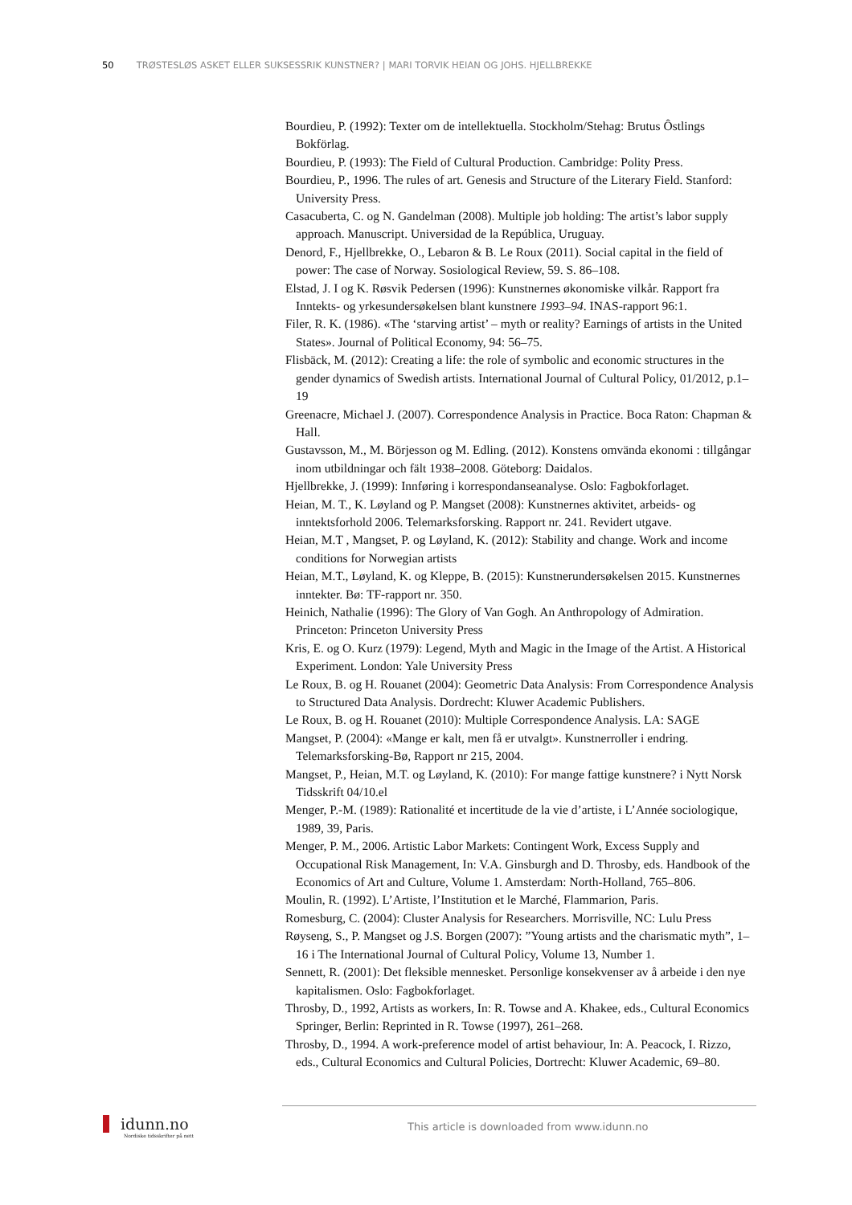50 TRØSTESLØS ASKET ELLER SUKSESSRIK KUNSTNER? | MARI TORVIK HEIAN OG JOHS. HJELLBREKKE
Bourdieu, P. (1992): Texter om de intellektuella. Stockholm/Stehag: Brutus Ôstlings Bokförlag.
Bourdieu, P. (1993): The Field of Cultural Production. Cambridge: Polity Press.
Bourdieu, P., 1996. The rules of art. Genesis and Structure of the Literary Field. Stanford: University Press.
Casacuberta, C. og N. Gandelman (2008). Multiple job holding: The artist’s labor supply approach. Manuscript. Universidad de la República, Uruguay.
Denord, F., Hjellbrekke, O., Lebaron & B. Le Roux (2011). Social capital in the field of power: The case of Norway. Sosiological Review, 59. S. 86–108.
Elstad, J. I og K. Røsvik Pedersen (1996): Kunstnernes økonomiske vilkår. Rapport fra Inntekts- og yrkesundersøkelsen blant kunstnere 1993–94. INAS-rapport 96:1.
Filer, R. K. (1986). «The ‘starving artist’ – myth or reality? Earnings of artists in the United States». Journal of Political Economy, 94: 56–75.
Flisbäck, M. (2012): Creating a life: the role of symbolic and economic structures in the gender dynamics of Swedish artists. International Journal of Cultural Policy, 01/2012, p.1–19
Greenacre, Michael J. (2007). Correspondence Analysis in Practice. Boca Raton: Chapman & Hall.
Gustavsson, M., M. Börjesson og M. Edling. (2012). Konstens omvända ekonomi : tillgångar inom utbildningar och fält 1938–2008. Göteborg: Daidalos.
Hjellbrekke, J. (1999): Innføring i korrespondanseanalyse. Oslo: Fagbokforlaget.
Heian, M. T., K. Løyland og P. Mangset (2008): Kunstnernes aktivitet, arbeids- og inntektsforhold 2006. Telemarksforsking. Rapport nr. 241. Revidert utgave.
Heian, M.T , Mangset, P. og Løyland, K. (2012): Stability and change. Work and income conditions for Norwegian artists
Heian, M.T., Løyland, K. og Kleppe, B. (2015): Kunstnerundersøkelsen 2015. Kunstnernes inntekter. Bø: TF-rapport nr. 350.
Heinich, Nathalie (1996): The Glory of Van Gogh. An Anthropology of Admiration. Princeton: Princeton University Press
Kris, E. og O. Kurz (1979): Legend, Myth and Magic in the Image of the Artist. A Historical Experiment. London: Yale University Press
Le Roux, B. og H. Rouanet (2004): Geometric Data Analysis: From Correspondence Analysis to Structured Data Analysis. Dordrecht: Kluwer Academic Publishers.
Le Roux, B. og H. Rouanet (2010): Multiple Correspondence Analysis. LA: SAGE
Mangset, P. (2004): «Mange er kalt, men få er utvalgt». Kunstnerroller i endring. Telemarksforsking-Bø, Rapport nr 215, 2004.
Mangset, P., Heian, M.T. og Løyland, K. (2010): For mange fattige kunstnere? i Nytt Norsk Tidsskrift 04/10.el
Menger, P.-M. (1989): Rationalité et incertitude de la vie d’artiste, i L’Année sociologique, 1989, 39, Paris.
Menger, P. M., 2006. Artistic Labor Markets: Contingent Work, Excess Supply and Occupational Risk Management, In: V.A. Ginsburgh and D. Throsby, eds. Handbook of the Economics of Art and Culture, Volume 1. Amsterdam: North-Holland, 765–806.
Moulin, R. (1992). L’Artiste, l’Institution et le Marché, Flammarion, Paris.
Romesburg, C. (2004): Cluster Analysis for Researchers. Morrisville, NC: Lulu Press
Røyseng, S., P. Mangset og J.S. Borgen (2007): ”Young artists and the charismatic myth”, 1–16 i The International Journal of Cultural Policy, Volume 13, Number 1.
Sennett, R. (2001): Det fleksible mennesket. Personlige konsekvenser av å arbeide i den nye kapitalismen. Oslo: Fagbokforlaget.
Throsby, D., 1992, Artists as workers, In: R. Towse and A. Khakee, eds., Cultural Economics Springer, Berlin: Reprinted in R. Towse (1997), 261–268.
Throsby, D., 1994. A work-preference model of artist behaviour, In: A. Peacock, I. Rizzo, eds., Cultural Economics and Cultural Policies, Dortrecht: Kluwer Academic, 69–80.
idunn.no
Nordiske tidsskrifter på nett
This article is downloaded from www.idunn.no